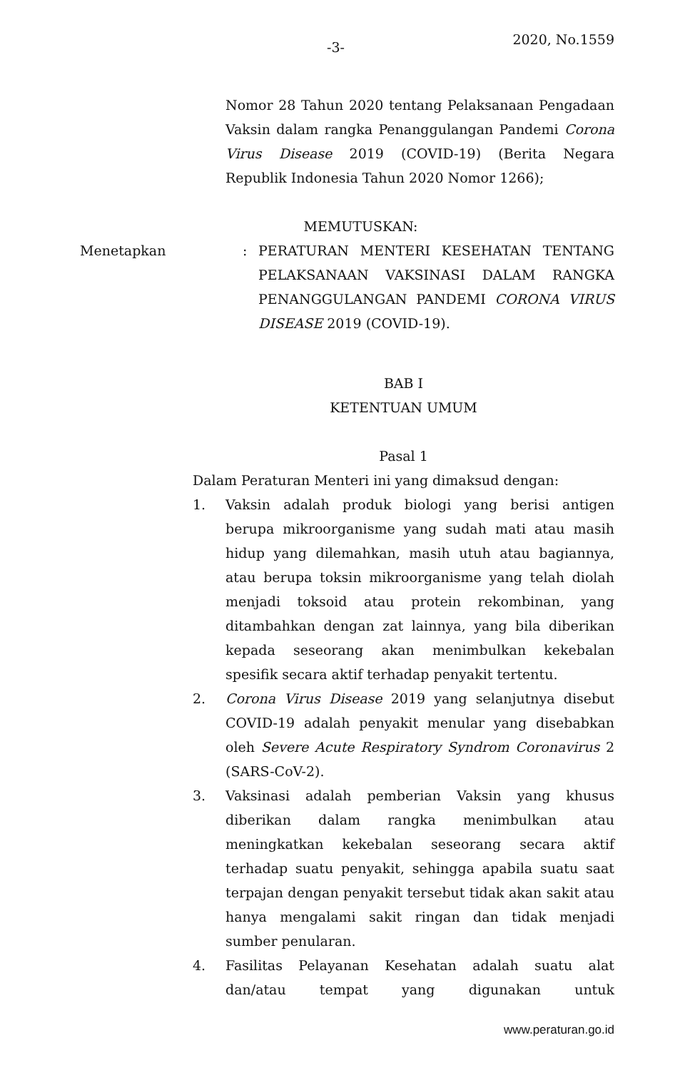-3- 2020, No.1559
Nomor 28 Tahun 2020 tentang Pelaksanaan Pengadaan Vaksin dalam rangka Penanggulangan Pandemi Corona Virus Disease 2019 (COVID-19) (Berita Negara Republik Indonesia Tahun 2020 Nomor 1266);
MEMUTUSKAN:
Menetapkan : PERATURAN MENTERI KESEHATAN TENTANG PELAKSANAAN VAKSINASI DALAM RANGKA PENANGGULANGAN PANDEMI CORONA VIRUS DISEASE 2019 (COVID-19).
BAB I
KETENTUAN UMUM
Pasal 1
Dalam Peraturan Menteri ini yang dimaksud dengan:
1. Vaksin adalah produk biologi yang berisi antigen berupa mikroorganisme yang sudah mati atau masih hidup yang dilemahkan, masih utuh atau bagiannya, atau berupa toksin mikroorganisme yang telah diolah menjadi toksoid atau protein rekombinan, yang ditambahkan dengan zat lainnya, yang bila diberikan kepada seseorang akan menimbulkan kekebalan spesifik secara aktif terhadap penyakit tertentu.
2. Corona Virus Disease 2019 yang selanjutnya disebut COVID-19 adalah penyakit menular yang disebabkan oleh Severe Acute Respiratory Syndrom Coronavirus 2 (SARS-CoV-2).
3. Vaksinasi adalah pemberian Vaksin yang khusus diberikan dalam rangka menimbulkan atau meningkatkan kekebalan seseorang secara aktif terhadap suatu penyakit, sehingga apabila suatu saat terpajan dengan penyakit tersebut tidak akan sakit atau hanya mengalami sakit ringan dan tidak menjadi sumber penularan.
4. Fasilitas Pelayanan Kesehatan adalah suatu alat dan/atau tempat yang digunakan untuk
www.peraturan.go.id